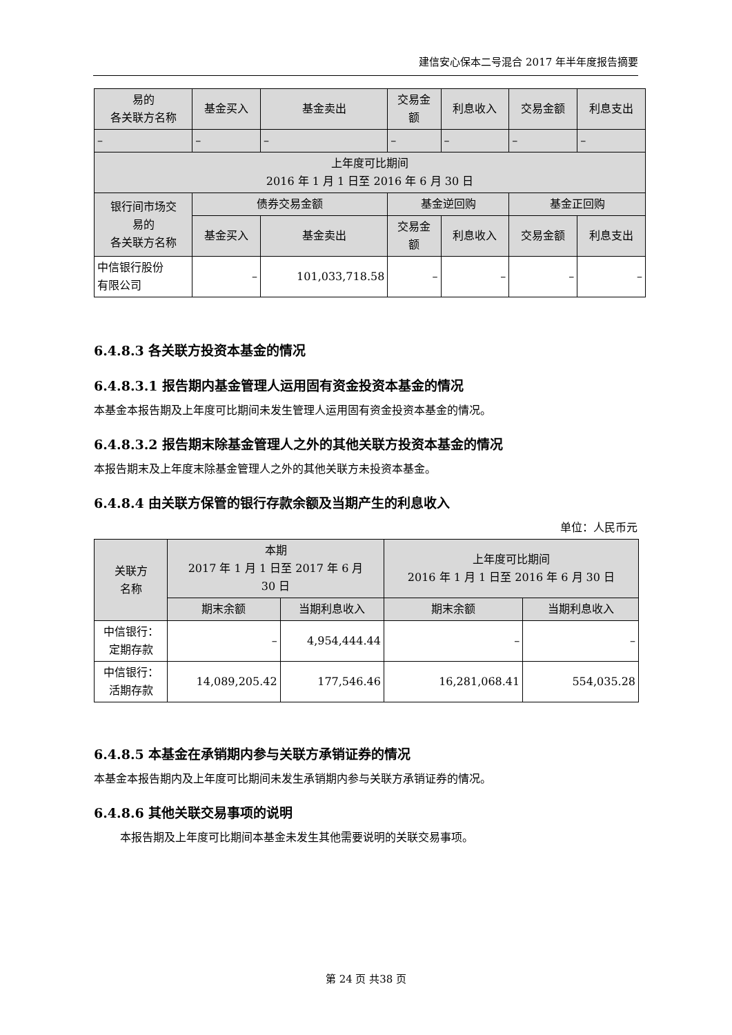建信安心保本二号混合 2017 年半年度报告摘要
| 易的 各关联方名称 | 基金买入 | 基金卖出 | 交易金 额 | 利息收入 | 交易金额 | 利息支出 |
| – | – | – | – | – | – | – |
| 上年度可比期间 2016 年 1 月 1 日至 2016 年 6 月 30 日 | | | | | | |
| 银行间市场交 易的 各关联方名称 | 债券交易金额 | | 基金逆回购 | | 基金正回购 | |
| | 基金买入 | 基金卖出 | 交易金 额 | 利息收入 | 交易金额 | 利息支出 |
| 中信银行股份 有限公司 | – | 101,033,718.58 | – | – | – | – |
6.4.8.3 各关联方投资本基金的情况
6.4.8.3.1 报告期内基金管理人运用固有资金投资本基金的情况
本基金本报告期及上年度可比期间未发生管理人运用固有资金投资本基金的情况。
6.4.8.3.2 报告期末除基金管理人之外的其他关联方投资本基金的情况
本报告期末及上年度末除基金管理人之外的其他关联方未投资本基金。
6.4.8.4 由关联方保管的银行存款余额及当期产生的利息收入
单位：人民币元
| 关联方 名称 | 本期 2017 年 1 月 1 日至 2017 年 6 月 30 日 | | 上年度可比期间 2016 年 1 月 1 日至 2016 年 6 月 30 日 | |
| | 期末余额 | 当期利息收入 | 期末余额 | 当期利息收入 |
| 中信银行： 定期存款 | – | 4,954,444.44 | – | – |
| 中信银行： 活期存款 | 14,089,205.42 | 177,546.46 | 16,281,068.41 | 554,035.28 |
6.4.8.5 本基金在承销期内参与关联方承销证券的情况
本基金本报告期内及上年度可比期间未发生承销期内参与关联方承销证券的情况。
6.4.8.6 其他关联交易事项的说明
本报告期及上年度可比期间本基金未发生其他需要说明的关联交易事项。
第 24 页 共38 页